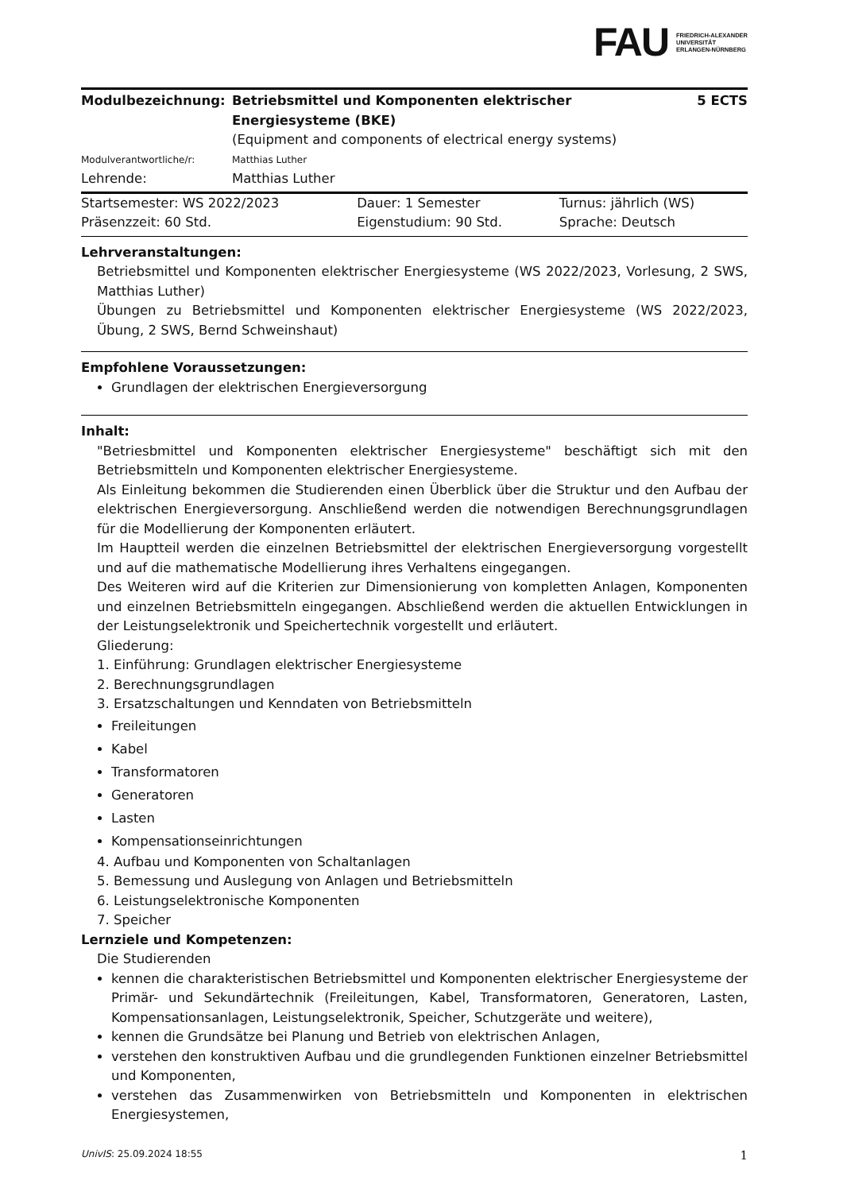FAU
FRIEDRICH-ALEXANDER
UNIVERSITÄT
ERLANGEN-NÜRNBERG
| Modulbezeichnung: | Betriebsmittel und Komponenten elektrischer Energiesysteme (BKE) (Equipment and components of electrical energy systems) | 5 ECTS |
| Modulverantwortliche/r: | Matthias Luther | |
| Lehrende: | Matthias Luther | |
| Startsemester: WS 2022/2023 | Dauer: 1 Semester | Turnus: jährlich (WS) |
| Präsenzzeit: 60 Std. | Eigenstudium: 90 Std. | Sprache: Deutsch |
Lehrveranstaltungen:
Betriebsmittel und Komponenten elektrischer Energiesysteme (WS 2022/2023, Vorlesung, 2 SWS, Matthias Luther)
Übungen zu Betriebsmittel und Komponenten elektrischer Energiesysteme (WS 2022/2023, Übung, 2 SWS, Bernd Schweinshaut)
Empfohlene Voraussetzungen:
Grundlagen der elektrischen Energieversorgung
Inhalt:
"Betriesbmittel und Komponenten elektrischer Energiesysteme" beschäftigt sich mit den Betriebsmitteln und Komponenten elektrischer Energiesysteme.
Als Einleitung bekommen die Studierenden einen Überblick über die Struktur und den Aufbau der elektrischen Energieversorgung. Anschließend werden die notwendigen Berechnungsgrundlagen für die Modellierung der Komponenten erläutert.
Im Hauptteil werden die einzelnen Betriebsmittel der elektrischen Energieversorgung vorgestellt und auf die mathematische Modellierung ihres Verhaltens eingegangen.
Des Weiteren wird auf die Kriterien zur Dimensionierung von kompletten Anlagen, Komponenten und einzelnen Betriebsmitteln eingegangen. Abschließend werden die aktuellen Entwicklungen in der Leistungselektronik und Speichertechnik vorgestellt und erläutert.
Gliederung:
1. Einführung: Grundlagen elektrischer Energiesysteme
2. Berechnungsgrundlagen
3. Ersatzschaltungen und Kenndaten von Betriebsmitteln
Freileitungen
Kabel
Transformatoren
Generatoren
Lasten
Kompensationseinrichtungen
4. Aufbau und Komponenten von Schaltanlagen
5. Bemessung und Auslegung von Anlagen und Betriebsmitteln
6. Leistungselektronische Komponenten
7. Speicher
Lernziele und Kompetenzen:
Die Studierenden
kennen die charakteristischen Betriebsmittel und Komponenten elektrischer Energiesysteme der Primär- und Sekundärtechnik (Freileitungen, Kabel, Transformatoren, Generatoren, Lasten, Kompensationsanlagen, Leistungselektronik, Speicher, Schutzgeräte und weitere),
kennen die Grundsätze bei Planung und Betrieb von elektrischen Anlagen,
verstehen den konstruktiven Aufbau und die grundlegenden Funktionen einzelner Betriebsmittel und Komponenten,
verstehen das Zusammenwirken von Betriebsmitteln und Komponenten in elektrischen Energiesystemen,
UnivIS: 25.09.2024 18:55 1